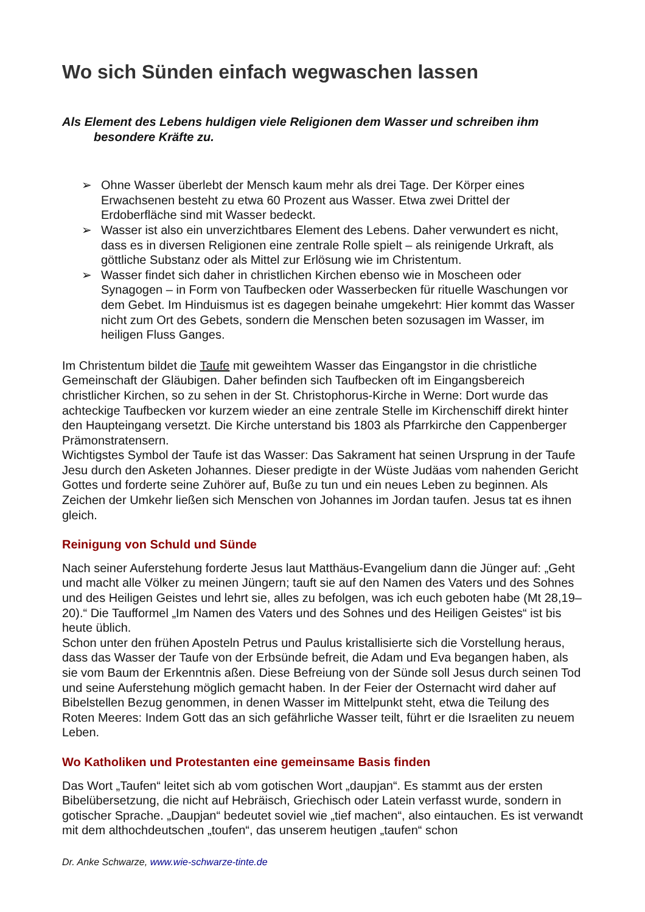Wo sich Sünden einfach wegwaschen lassen
Als Element des Lebens huldigen viele Religionen dem Wasser und schreiben ihm besondere Kräfte zu.
➢ Ohne Wasser überlebt der Mensch kaum mehr als drei Tage. Der Körper eines Erwachsenen besteht zu etwa 60 Prozent aus Wasser. Etwa zwei Drittel der Erdoberfläche sind mit Wasser bedeckt.
➢ Wasser ist also ein unverzichtbares Element des Lebens. Daher verwundert es nicht, dass es in diversen Religionen eine zentrale Rolle spielt – als reinigende Urkraft, als göttliche Substanz oder als Mittel zur Erlösung wie im Christentum.
➢ Wasser findet sich daher in christlichen Kirchen ebenso wie in Moscheen oder Synagogen – in Form von Taufbecken oder Wasserbecken für rituelle Waschungen vor dem Gebet. Im Hinduismus ist es dagegen beinahe umgekehrt: Hier kommt das Wasser nicht zum Ort des Gebets, sondern die Menschen beten sozusagen im Wasser, im heiligen Fluss Ganges.
Im Christentum bildet die Taufe mit geweihtem Wasser das Eingangstor in die christliche Gemeinschaft der Gläubigen. Daher befinden sich Taufbecken oft im Eingangsbereich christlicher Kirchen, so zu sehen in der St. Christophorus-Kirche in Werne: Dort wurde das achteckige Taufbecken vor kurzem wieder an eine zentrale Stelle im Kirchenschiff direkt hinter den Haupteingang versetzt. Die Kirche unterstand bis 1803 als Pfarrkirche den Cappenberger Prämonstratensern.
Wichtigstes Symbol der Taufe ist das Wasser: Das Sakrament hat seinen Ursprung in der Taufe Jesu durch den Asketen Johannes. Dieser predigte in der Wüste Judäas vom nahenden Gericht Gottes und forderte seine Zuhörer auf, Buße zu tun und ein neues Leben zu beginnen. Als Zeichen der Umkehr ließen sich Menschen von Johannes im Jordan taufen. Jesus tat es ihnen gleich.
Reinigung von Schuld und Sünde
Nach seiner Auferstehung forderte Jesus laut Matthäus-Evangelium dann die Jünger auf: „Geht und macht alle Völker zu meinen Jüngern; tauft sie auf den Namen des Vaters und des Sohnes und des Heiligen Geistes und lehrt sie, alles zu befolgen, was ich euch geboten habe (Mt 28,19–20).“ Die Taufformel „Im Namen des Vaters und des Sohnes und des Heiligen Geistes“ ist bis heute üblich.
Schon unter den frühen Aposteln Petrus und Paulus kristallisierte sich die Vorstellung heraus, dass das Wasser der Taufe von der Erbsünde befreit, die Adam und Eva begangen haben, als sie vom Baum der Erkenntnis aßen. Diese Befreiung von der Sünde soll Jesus durch seinen Tod und seine Auferstehung möglich gemacht haben. In der Feier der Osternacht wird daher auf Bibelstellen Bezug genommen, in denen Wasser im Mittelpunkt steht, etwa die Teilung des Roten Meeres: Indem Gott das an sich gefährliche Wasser teilt, führt er die Israeliten zu neuem Leben.
Wo Katholiken und Protestanten eine gemeinsame Basis finden
Das Wort „Taufen“ leitet sich ab vom gotischen Wort „daupjan“. Es stammt aus der ersten Bibelübersetzung, die nicht auf Hebräisch, Griechisch oder Latein verfasst wurde, sondern in gotischer Sprache. „Daupjan“ bedeutet soviel wie „tief machen“, also eintauchen. Es ist verwandt mit dem althochdeutschen „toufen“, das unserem heutigen „taufen“ schon
Dr. Anke Schwarze, www.wie-schwarze-tinte.de